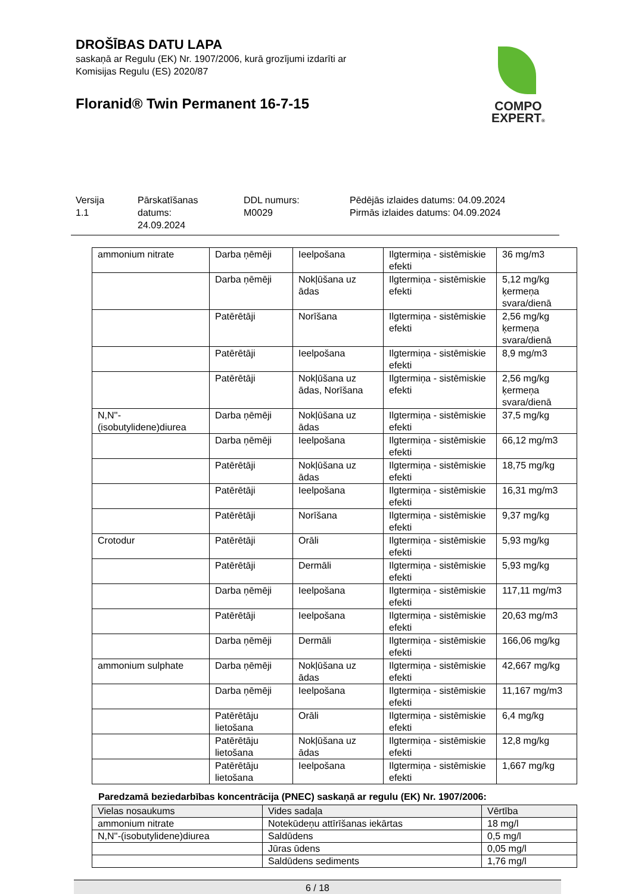DROŠĪBAS DATU LAPA
saskaņā ar Regulu (EK) Nr. 1907/2006, kurā grozījumi izdarīti ar
Komisijas Regulu (ES) 2020/87
Floranid® Twin Permanent 16-7-15
COMPO
EXPERT®
Versija
1.1
Pārskatīšanas
datums:
24.09.2024
DDL numurs:
M0029
Pēdējās izlaides datums: 04.09.2024
Pirmās izlaides datums: 04.09.2024
| ammonium nitrate | Darba ņēmēji | Ieelpošana | Ilgtermiņa - sistēmiskie efekti | 36 mg/m3 |
| | Darba ņēmēji | Nokļūšana uz ādas | Ilgtermiņa - sistēmiskie efekti | 5,12 mg/kg ķermeņa svara/dienā |
| | Patērētāji | Norīšana | Ilgtermiņa - sistēmiskie efekti | 2,56 mg/kg ķermeņa svara/dienā |
| | Patērētāji | Ieelpošana | Ilgtermiņa - sistēmiskie efekti | 8,9 mg/m3 |
| | Patērētāji | Nokļūšana uz ādas, Norīšana | Ilgtermiņa - sistēmiskie efekti | 2,56 mg/kg ķermeņa svara/dienā |
| N,N''-(isobutylidene)diurea | Darba ņēmēji | Nokļūšana uz ādas | Ilgtermiņa - sistēmiskie efekti | 37,5 mg/kg |
| | Darba ņēmēji | Ieelpošana | Ilgtermiņa - sistēmiskie efekti | 66,12 mg/m3 |
| | Patērētāji | Nokļūšana uz ādas | Ilgtermiņa - sistēmiskie efekti | 18,75 mg/kg |
| | Patērētāji | Ieelpošana | Ilgtermiņa - sistēmiskie efekti | 16,31 mg/m3 |
| | Patērētāji | Norīšana | Ilgtermiņa - sistēmiskie efekti | 9,37 mg/kg |
| Crotodur | Patērētāji | Orāli | Ilgtermiņa - sistēmiskie efekti | 5,93 mg/kg |
| | Patērētāji | Dermāli | Ilgtermiņa - sistēmiskie efekti | 5,93 mg/kg |
| | Darba ņēmēji | Ieelpošana | Ilgtermiņa - sistēmiskie efekti | 117,11 mg/m3 |
| | Patērētāji | Ieelpošana | Ilgtermiņa - sistēmiskie efekti | 20,63 mg/m3 |
| | Darba ņēmēji | Dermāli | Ilgtermiņa - sistēmiskie efekti | 166,06 mg/kg |
| ammonium sulphate | Darba ņēmēji | Nokļūšana uz ādas | Ilgtermiņa - sistēmiskie efekti | 42,667 mg/kg |
| | Darba ņēmēji | Ieelpošana | Ilgtermiņa - sistēmiskie efekti | 11,167 mg/m3 |
| | Patērētāju lietošana | Orāli | Ilgtermiņa - sistēmiskie efekti | 6,4 mg/kg |
| | Patērētāju lietošana | Nokļūšana uz ādas | Ilgtermiņa - sistēmiskie efekti | 12,8 mg/kg |
| | Patērētāju lietošana | Ieelpošana | Ilgtermiņa - sistēmiskie efekti | 1,667 mg/kg |
Paredzamā beziedarbības koncentrācija (PNEC) saskaņā ar regulu (EK) Nr. 1907/2006:
| Vielas nosaukums | Vides sadaļa | Vērtība |
| --- | --- | --- |
| ammonium nitrate | Notekūdeņu attīrīšanas iekārtas | 18 mg/l |
| N,N''-(isobutylidene)diurea | Saldūdens | 0,5 mg/l |
| | Jūras ūdens | 0,05 mg/l |
| | Saldūdens sediments | 1,76 mg/l |
6 / 18